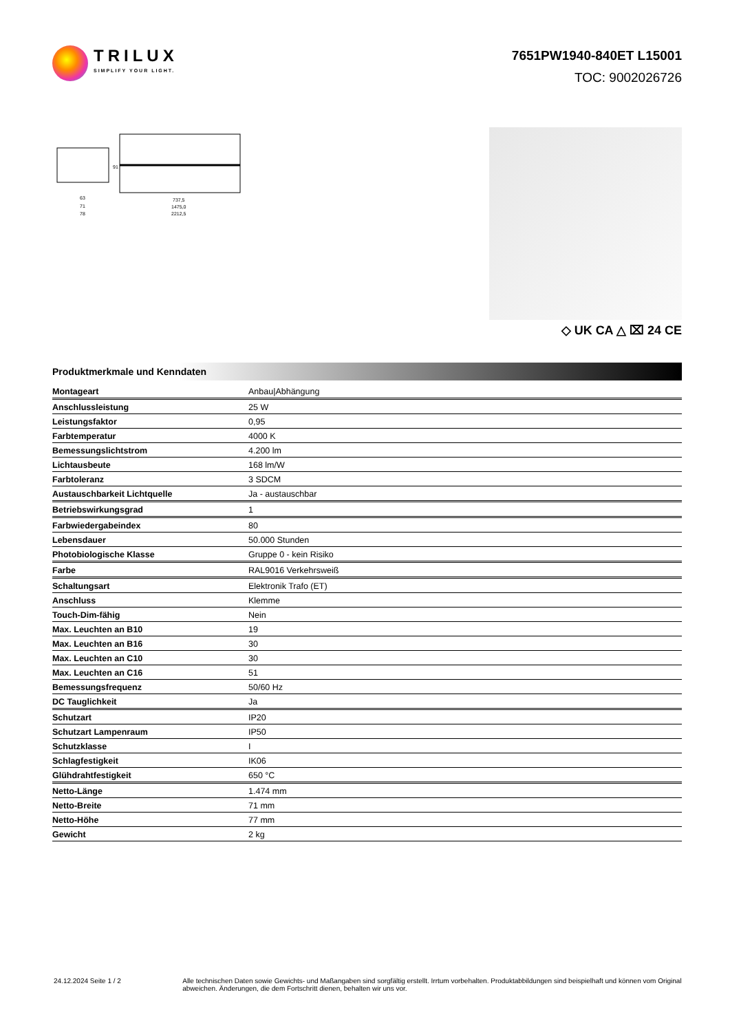TRILUX
SIMPLIFY YOUR LIGHT.
7651PW1940-840ET L15001
TOC: 9002026726
63
71
78
737,5
1475,0
2212,5
91
◇ UK CA △ ⌧ 24 CE
Produktmerkmale und Kenndaten
| Montageart | Anbau/Abhängung |
| Anschlussleistung | 25 W |
| Leistungsfaktor | 0,95 |
| Farbtemperatur | 4000 K |
| Bemessungslichtstrom | 4.200 lm |
| Lichtausbeute | 168 lm/W |
| Farbtoleranz | 3 SDCM |
| Austauschbarkeit Lichtquelle | Ja - austauschbar |
| Betriebswirkungsgrad | 1 |
| Farbwiedergabeindex | 80 |
| Lebensdauer | 50.000 Stunden |
| Photobiologische Klasse | Gruppe 0 - kein Risiko |
| Farbe | RAL9016 Verkehrsweiß |
| Schaltungsart | Elektronik Trafo (ET) |
| Anschluss | Klemme |
| Touch-Dim-fähig | Nein |
| Max. Leuchten an B10 | 19 |
| Max. Leuchten an B16 | 30 |
| Max. Leuchten an C10 | 30 |
| Max. Leuchten an C16 | 51 |
| Bemessungsfrequenz | 50/60 Hz |
| DC Tauglichkeit | Ja |
| Schutzart | IP20 |
| Schutzart Lampenraum | IP50 |
| Schutzklasse | I |
| Schlagfestigkeit | IK06 |
| Glühdrahtfestigkeit | 650 °C |
| Netto-Länge | 1.474 mm |
| Netto-Breite | 71 mm |
| Netto-Höhe | 77 mm |
| Gewicht | 2 kg |
24.12.2024 Seite 1 / 2 Alle technischen Daten sowie Gewichts- und Maßangaben sind sorgfältig erstellt. Irrtum vorbehalten. Produktabbildungen sind beispielhaft und können vom Original abweichen. Änderungen, die dem Fortschritt dienen, behalten wir uns vor.